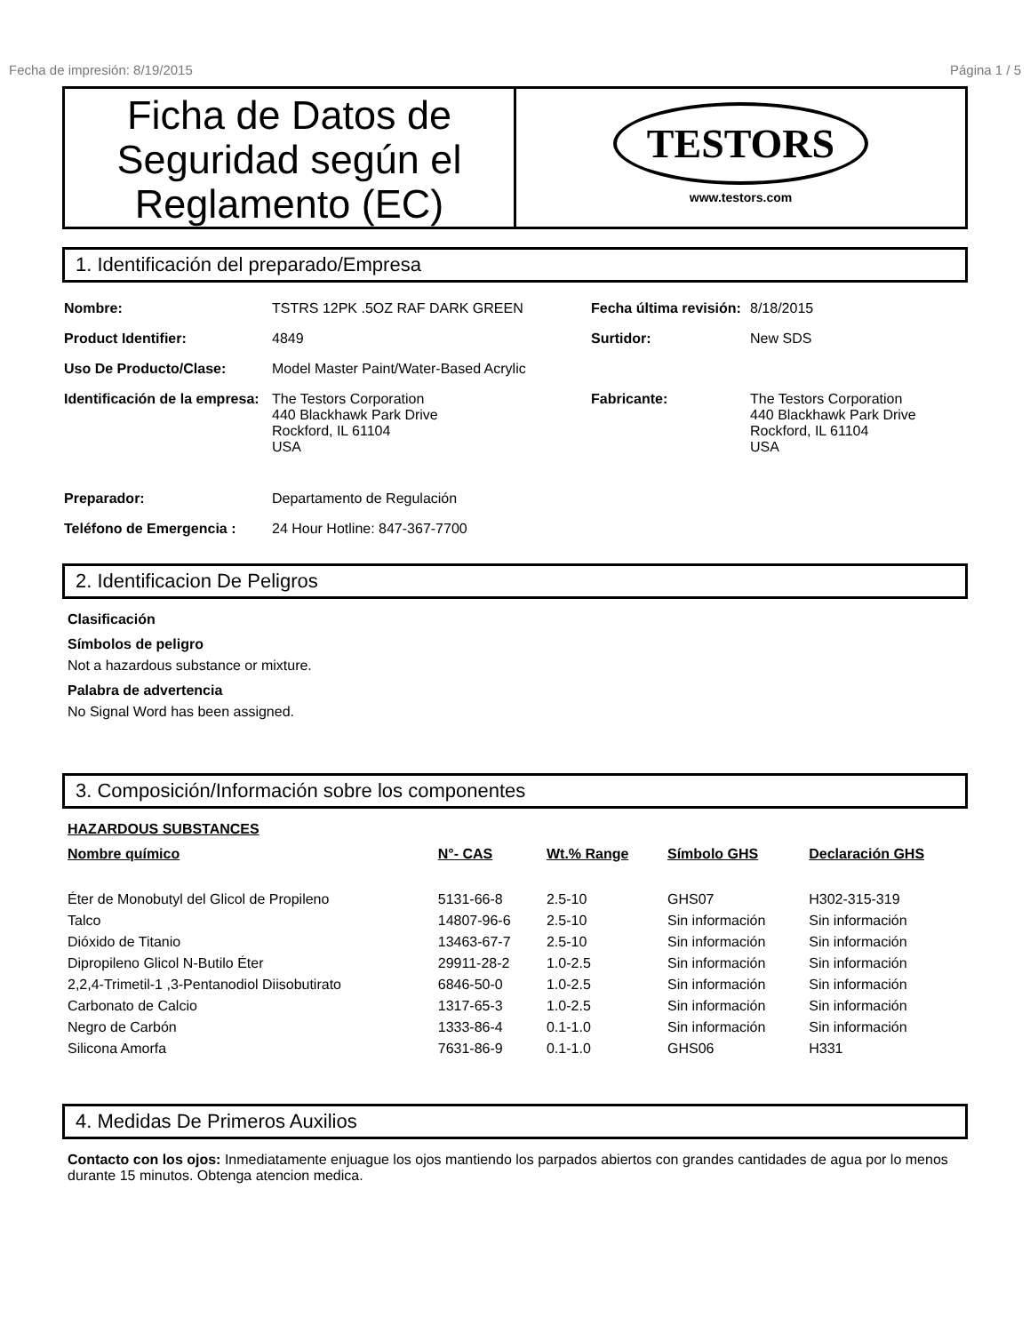Fecha de impresión: 8/19/2015 Página 1 / 5
Ficha de Datos de Seguridad según el Reglamento (EC)
TESTORS
www.testors.com
1. Identificación del preparado/Empresa
| Nombre: | TSTRS 12PK .5OZ RAF DARK GREEN | Fecha última revisión: | 8/18/2015 |
| Product Identifier: | 4849 | Surtidor: | New SDS |
| Uso De Producto/Clase: | Model Master Paint/Water-Based Acrylic | | |
| Identificación de la empresa: | The Testors Corporation 440 Blackhawk Park Drive Rockford, IL 61104 USA | Fabricante: | The Testors Corporation 440 Blackhawk Park Drive Rockford, IL 61104 USA |
| Preparador: | Departamento de Regulación | | |
| Teléfono de Emergencia : | 24 Hour Hotline: 847-367-7700 | | |
2. Identificacion De Peligros
Clasificación
Símbolos de peligro
Not a hazardous substance or mixture.
Palabra de advertencia
No Signal Word has been assigned.
3. Composición/Información sobre los componentes
HAZARDOUS SUBSTANCES
| Nombre químico | N°- CAS | Wt.% Range | Símbolo GHS | Declaración GHS |
| --- | --- | --- | --- | --- |
| Éter de Monobutyl del Glicol de Propileno | 5131-66-8 | 2.5-10 | GHS07 | H302-315-319 |
| Talco | 14807-96-6 | 2.5-10 | Sin información | Sin información |
| Dióxido de Titanio | 13463-67-7 | 2.5-10 | Sin información | Sin información |
| Dipropileno Glicol N-Butilo Éter | 29911-28-2 | 1.0-2.5 | Sin información | Sin información |
| 2,2,4-Trimetil-1 ,3-Pentanodiol Diisobutirato | 6846-50-0 | 1.0-2.5 | Sin información | Sin información |
| Carbonato de Calcio | 1317-65-3 | 1.0-2.5 | Sin información | Sin información |
| Negro de Carbón | 1333-86-4 | 0.1-1.0 | Sin información | Sin información |
| Silicona Amorfa | 7631-86-9 | 0.1-1.0 | GHS06 | H331 |
4. Medidas De Primeros Auxilios
Contacto con los ojos: Inmediatamente enjuague los ojos mantiendo los parpados abiertos con grandes cantidades de agua por lo menos durante 15 minutos. Obtenga atencion medica.